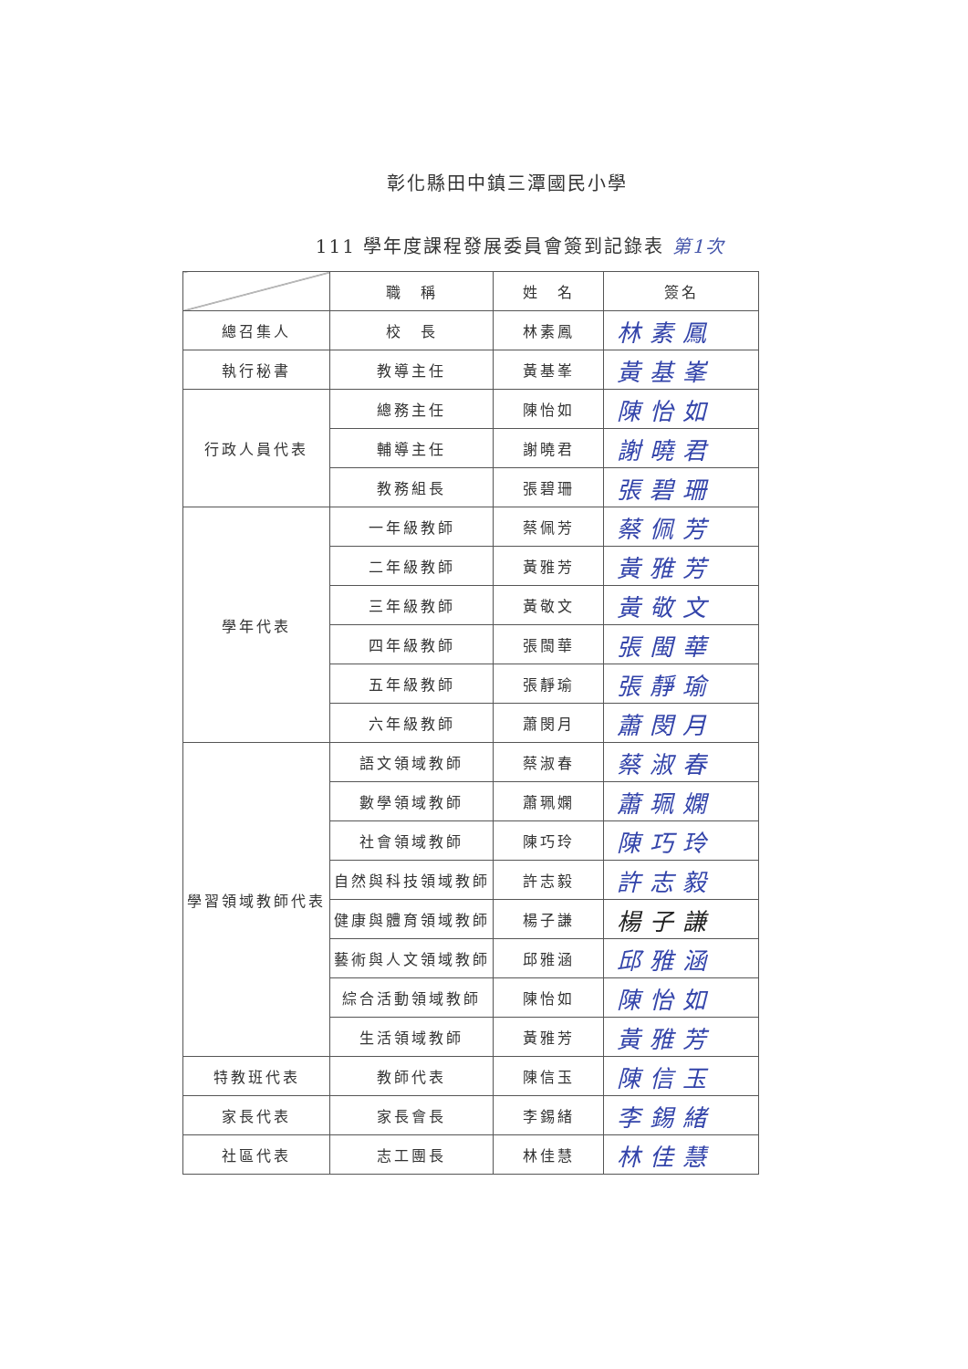彰化縣田中鎮三潭國民小學
111 學年度課程發展委員會簽到記錄表 第1次
| | 職 稱 | 姓 名 | 簽名 |
| --- | --- | --- | --- |
| 總召集人 | 校 長 | 林素鳳 | 林素鳳 |
| 執行秘書 | 教導主任 | 黃基峯 | 黃基峯 |
| 行政人員代表 | 總務主任 | 陳怡如 | 陳怡如 |
| | 輔導主任 | 謝曉君 | 謝曉君 |
| | 教務組長 | 張碧珊 | 張碧珊 |
| 學年代表 | 一年級教師 | 蔡佩芳 | 蔡佩芳 |
| | 二年級教師 | 黃雅芳 | 黃雅芳 |
| | 三年級教師 | 黃敬文 | 黃敬文 |
| | 四年級教師 | 張閩華 | 張閩華 |
| | 五年級教師 | 張靜瑜 | 張靜瑜 |
| | 六年級教師 | 蕭閔月 | 蕭閔月 |
| 學習領域教師代表 | 語文領域教師 | 蔡淑春 | 蔡淑春 |
| | 數學領域教師 | 蕭珮嫻 | 蕭珮嫻 |
| | 社會領域教師 | 陳巧玲 | 陳巧玲 |
| | 自然與科技領域教師 | 許志毅 | 許志毅 |
| | 健康與體育領域教師 | 楊子謙 | 楊子謙 |
| | 藝術與人文領域教師 | 邱雅涵 | 邱雅涵 |
| | 綜合活動領域教師 | 陳怡如 | 陳怡如 |
| | 生活領域教師 | 黃雅芳 | 黃雅芳 |
| 特教班代表 | 教師代表 | 陳信玉 | 陳信玉 |
| 家長代表 | 家長會長 | 李錫緒 | 李錫緒 |
| 社區代表 | 志工團長 | 林佳慧 | 林佳慧 |